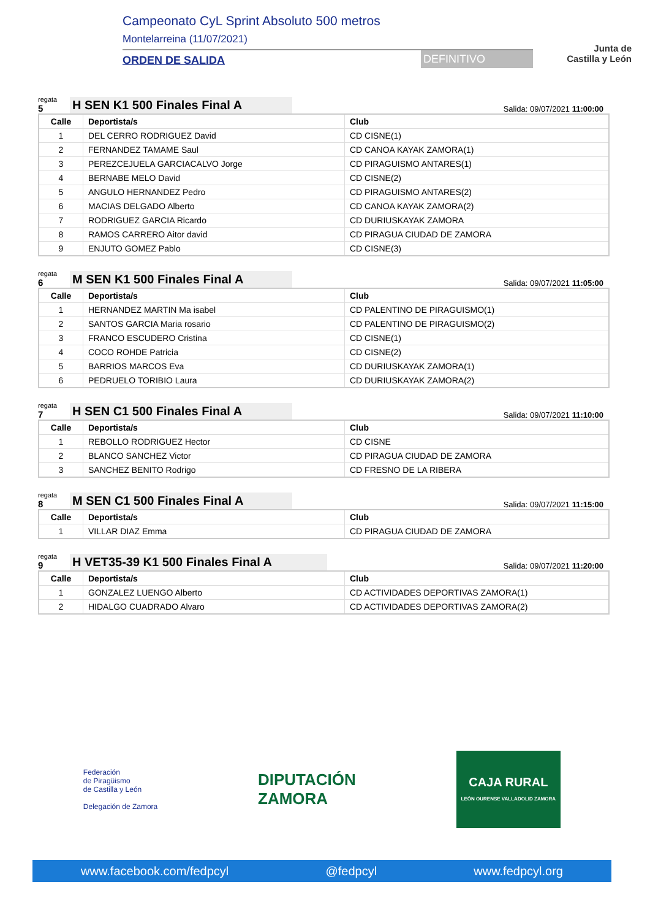Campeonato CyL Sprint Absoluto 500 metros
Montelarreina (11/07/2021)
ORDEN DE SALIDA DEFINITIVO
Junta de
Castilla y León
regata
5
H SEN K1 500 Finales Final A
Salida: 09/07/2021 11:00:00
| Calle | Deportista/s | Club |
| --- | --- | --- |
| 1 | DEL CERRO RODRIGUEZ David | CD CISNE(1) |
| 2 | FERNANDEZ TAMAME Saul | CD CANOA KAYAK ZAMORA(1) |
| 3 | PEREZCEJUELA GARCIACALVO Jorge | CD PIRAGUISMO ANTARES(1) |
| 4 | BERNABE MELO David | CD CISNE(2) |
| 5 | ANGULO HERNANDEZ Pedro | CD PIRAGUISMO ANTARES(2) |
| 6 | MACIAS DELGADO Alberto | CD CANOA KAYAK ZAMORA(2) |
| 7 | RODRIGUEZ GARCIA Ricardo | CD DURIUSKAYAK ZAMORA |
| 8 | RAMOS CARRERO Aitor david | CD PIRAGUA CIUDAD DE ZAMORA |
| 9 | ENJUTO GOMEZ Pablo | CD CISNE(3) |
regata
6
M SEN K1 500 Finales Final A
Salida: 09/07/2021 11:05:00
| Calle | Deportista/s | Club |
| --- | --- | --- |
| 1 | HERNANDEZ MARTIN Ma isabel | CD PALENTINO DE PIRAGUISMO(1) |
| 2 | SANTOS GARCIA Maria rosario | CD PALENTINO DE PIRAGUISMO(2) |
| 3 | FRANCO ESCUDERO Cristina | CD CISNE(1) |
| 4 | COCO ROHDE Patricia | CD CISNE(2) |
| 5 | BARRIOS MARCOS Eva | CD DURIUSKAYAK ZAMORA(1) |
| 6 | PEDRUELO TORIBIO Laura | CD DURIUSKAYAK ZAMORA(2) |
regata
7
H SEN C1 500 Finales Final A
Salida: 09/07/2021 11:10:00
| Calle | Deportista/s | Club |
| --- | --- | --- |
| 1 | REBOLLO RODRIGUEZ Hector | CD CISNE |
| 2 | BLANCO SANCHEZ Victor | CD PIRAGUA CIUDAD DE ZAMORA |
| 3 | SANCHEZ BENITO Rodrigo | CD FRESNO DE LA RIBERA |
regata
8
M SEN C1 500 Finales Final A
Salida: 09/07/2021 11:15:00
| Calle | Deportista/s | Club |
| --- | --- | --- |
| 1 | VILLAR DIAZ Emma | CD PIRAGUA CIUDAD DE ZAMORA |
regata
9
H VET35-39 K1 500 Finales Final A
Salida: 09/07/2021 11:20:00
| Calle | Deportista/s | Club |
| --- | --- | --- |
| 1 | GONZALEZ LUENGO Alberto | CD ACTIVIDADES DEPORTIVAS ZAMORA(1) |
| 2 | HIDALGO CUADRADO Alvaro | CD ACTIVIDADES DEPORTIVAS ZAMORA(2) |
Federación
de Piragüismo
de Castilla y León
Delegación de Zamora
DIPUTACIÓN
ZAMORA
CAJA RURAL
LEÓN OURENSE VALLADOLID ZAMORA
www.facebook.com/fedpcyl @fedpcyl www.fedpcyl.org